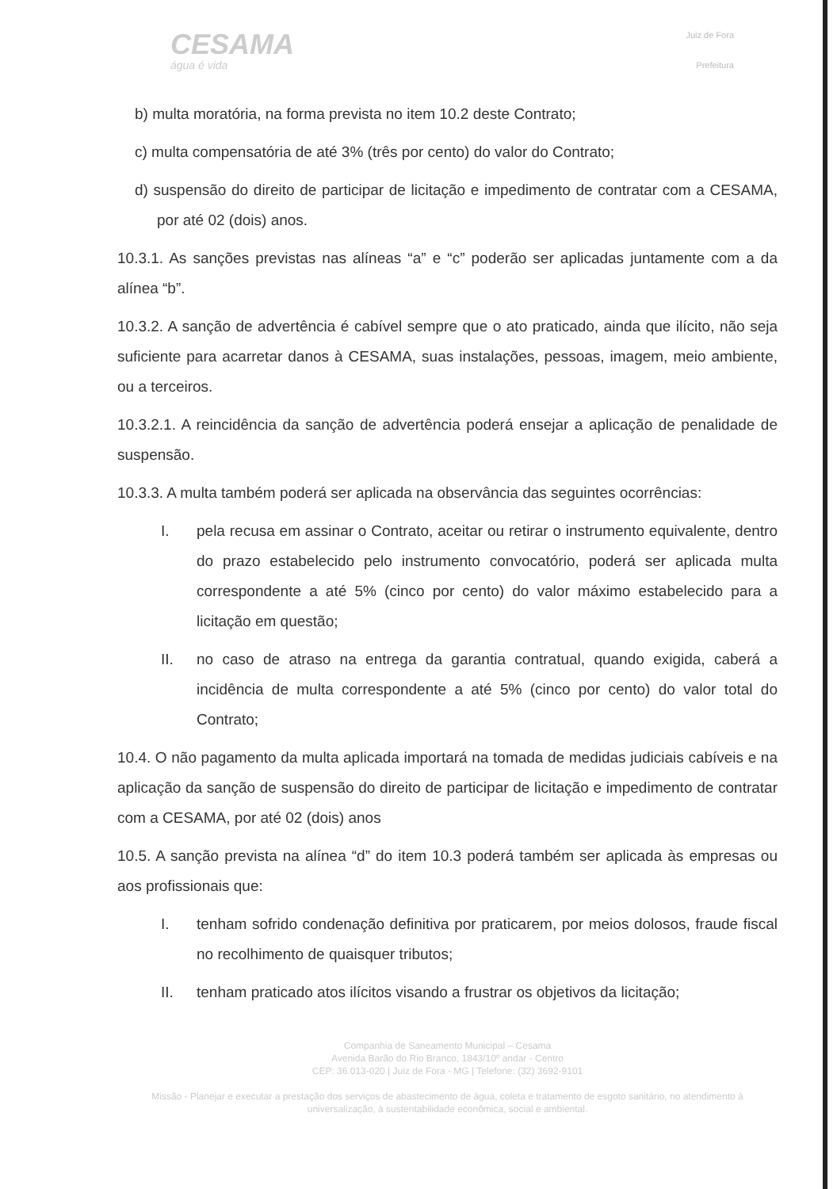CESAMA
água é vida
Juiz de Fora
Prefeitura
b) multa moratória, na forma prevista no item 10.2 deste Contrato;
c) multa compensatória de até 3% (três por cento) do valor do Contrato;
d) suspensão do direito de participar de licitação e impedimento de contratar com a CESAMA, por até 02 (dois) anos.
10.3.1. As sanções previstas nas alíneas “a” e “c” poderão ser aplicadas juntamente com a da alínea “b”.
10.3.2. A sanção de advertência é cabível sempre que o ato praticado, ainda que ilícito, não seja suficiente para acarretar danos à CESAMA, suas instalações, pessoas, imagem, meio ambiente, ou a terceiros.
10.3.2.1. A reincidência da sanção de advertência poderá ensejar a aplicação de penalidade de suspensão.
10.3.3. A multa também poderá ser aplicada na observância das seguintes ocorrências:
I. pela recusa em assinar o Contrato, aceitar ou retirar o instrumento equivalente, dentro do prazo estabelecido pelo instrumento convocatório, poderá ser aplicada multa correspondente a até 5% (cinco por cento) do valor máximo estabelecido para a licitação em questão;
II. no caso de atraso na entrega da garantia contratual, quando exigida, caberá a incidência de multa correspondente a até 5% (cinco por cento) do valor total do Contrato;
10.4. O não pagamento da multa aplicada importará na tomada de medidas judiciais cabíveis e na aplicação da sanção de suspensão do direito de participar de licitação e impedimento de contratar com a CESAMA, por até 02 (dois) anos
10.5. A sanção prevista na alínea “d” do item 10.3 poderá também ser aplicada às empresas ou aos profissionais que:
I. tenham sofrido condenação definitiva por praticarem, por meios dolosos, fraude fiscal no recolhimento de quaisquer tributos;
II. tenham praticado atos ilícitos visando a frustrar os objetivos da licitação;
Companhia de Saneamento Municipal – Cesama
Avenida Barão do Rio Branco, 1843/10º andar - Centro
CEP: 36.013-020 | Juiz de Fora - MG | Telefone: (32) 3692-9101
Missão - Planejar e executar a prestação dos serviços de abastecimento de água, coleta e tratamento de esgoto sanitário, no atendimento à universalização, à sustentabilidade econômica, social e ambiental.